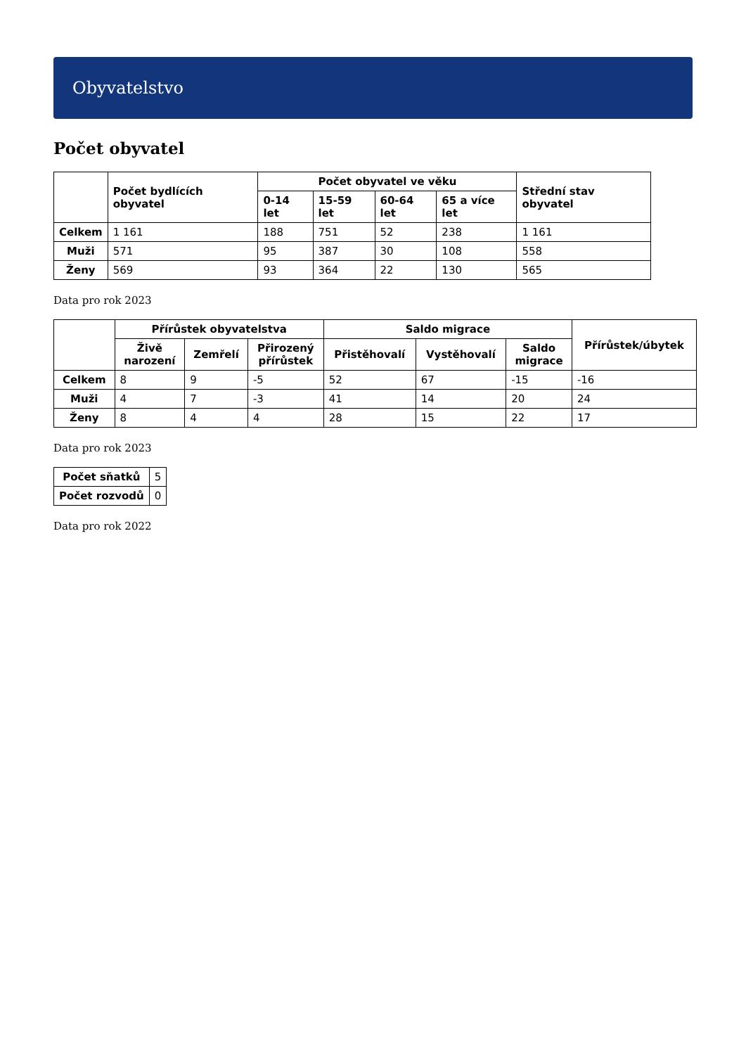Obyvatelstvo
Počet obyvatel
| | Počet bydlících obyvatel | Počet obyvatel ve věku | | | | Střední stav obyvatel |
| --- | --- | --- | --- | --- | --- | --- |
| | | 0-14 let | 15-59 let | 60-64 let | 65 a více let | |
| Celkem | 1 161 | 188 | 751 | 52 | 238 | 1 161 |
| Muži | 571 | 95 | 387 | 30 | 108 | 558 |
| Ženy | 569 | 93 | 364 | 22 | 130 | 565 |
Data pro rok 2023
| | Přírůstek obyvatelstva | | | Saldo migrace | | | Přírůstek/úbytek |
| --- | --- | --- | --- | --- | --- | --- | --- |
| | Živě narození | Zemřelí | Přirozený přírůstek | Přistěhovalí | Vystěhovalí | Saldo migrace | |
| Celkem | 8 | 9 | -5 | 52 | 67 | -15 | -16 |
| Muži | 4 | 7 | -3 | 41 | 14 | 20 | 24 |
| Ženy | 8 | 4 | 4 | 28 | 15 | 22 | 17 |
Data pro rok 2023
| Počet sňatků | 5 |
| Počet rozvodů | 0 |
Data pro rok 2022